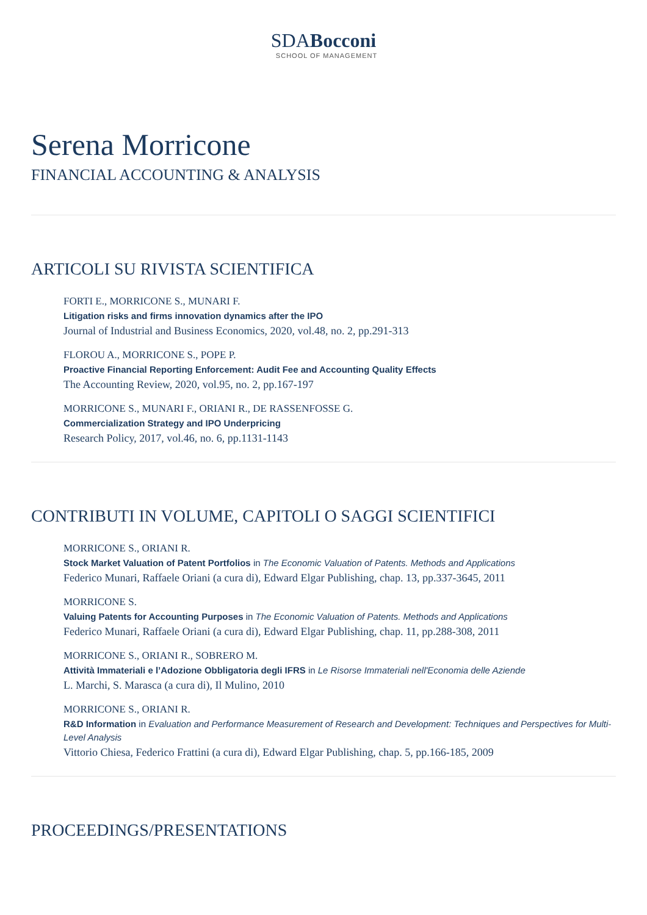SDABocconi
SCHOOL OF MANAGEMENT
Serena Morricone
FINANCIAL ACCOUNTING & ANALYSIS
ARTICOLI SU RIVISTA SCIENTIFICA
FORTI E., MORRICONE S., MUNARI F.
Litigation risks and firms innovation dynamics after the IPO
Journal of Industrial and Business Economics, 2020, vol.48, no. 2, pp.291-313
FLOROU A., MORRICONE S., POPE P.
Proactive Financial Reporting Enforcement: Audit Fee and Accounting Quality Effects
The Accounting Review, 2020, vol.95, no. 2, pp.167-197
MORRICONE S., MUNARI F., ORIANI R., DE RASSENFOSSE G.
Commercialization Strategy and IPO Underpricing
Research Policy, 2017, vol.46, no. 6, pp.1131-1143
CONTRIBUTI IN VOLUME, CAPITOLI O SAGGI SCIENTIFICI
MORRICONE S., ORIANI R.
Stock Market Valuation of Patent Portfolios in The Economic Valuation of Patents. Methods and Applications
Federico Munari, Raffaele Oriani (a cura di), Edward Elgar Publishing, chap. 13, pp.337-3645, 2011
MORRICONE S.
Valuing Patents for Accounting Purposes in The Economic Valuation of Patents. Methods and Applications
Federico Munari, Raffaele Oriani (a cura di), Edward Elgar Publishing, chap. 11, pp.288-308, 2011
MORRICONE S., ORIANI R., SOBRERO M.
Attività Immateriali e l’Adozione Obbligatoria degli IFRS in Le Risorse Immateriali nell'Economia delle Aziende
L. Marchi, S. Marasca (a cura di), Il Mulino, 2010
MORRICONE S., ORIANI R.
R&D Information in Evaluation and Performance Measurement of Research and Development: Techniques and Perspectives for Multi-Level Analysis
Vittorio Chiesa, Federico Frattini (a cura di), Edward Elgar Publishing, chap. 5, pp.166-185, 2009
PROCEEDINGS/PRESENTATIONS